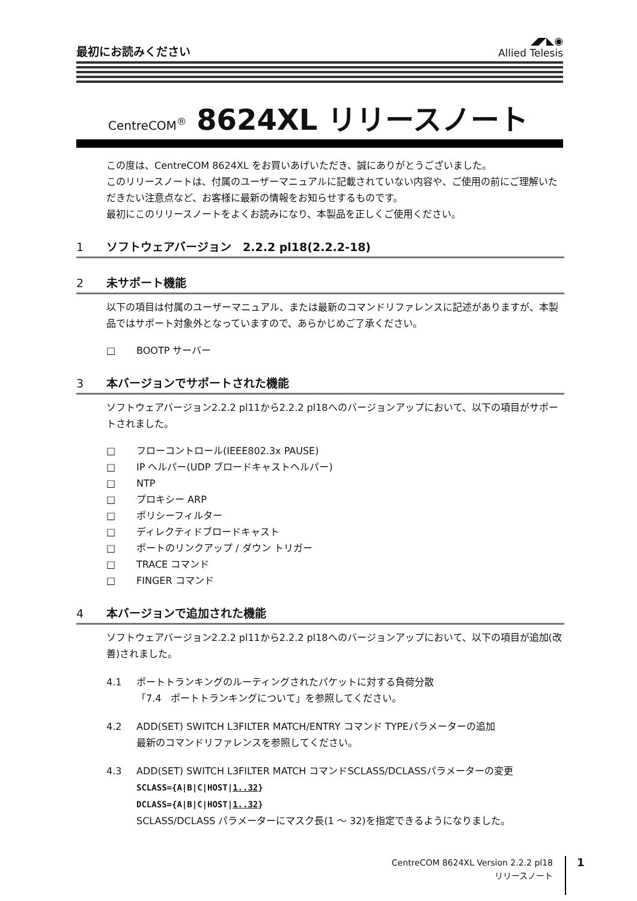最初にお読みください
◢◤◣◉
Allied Telesis
CentreCOM<sup>®</sup> 8624XL リリースノート
この度は、CentreCOM 8624XL をお買いあげいただき、誠にありがとうございました。
このリリースノートは、付属のユーザーマニュアルに記載されていない内容や、ご使用の前にご理解いただきたい注意点など、お客様に最新の情報をお知らせするものです。
最初にこのリリースノートをよくお読みになり、本製品を正しくご使用ください。
1 ソフトウェアバージョン　2.2.2 pl18(2.2.2-18)
2 未サポート機能
以下の項目は付属のユーザーマニュアル、または最新のコマンドリファレンスに記述がありますが、本製品ではサポート対象外となっていますので、あらかじめご了承ください。
□ BOOTP サーバー
3 本バージョンでサポートされた機能
ソフトウェアバージョン2.2.2 pl11から2.2.2 pl18へのバージョンアップにおいて、以下の項目がサポートされました。
□ フローコントロール(IEEE802.3x PAUSE)
□ IP ヘルパー(UDP ブロードキャストヘルパー)
□ NTP
□ プロキシー ARP
□ ポリシーフィルター
□ ディレクティドブロードキャスト
□ ポートのリンクアップ / ダウン トリガー
□ TRACE コマンド
□ FINGER コマンド
4 本バージョンで追加された機能
ソフトウェアバージョン2.2.2 pl11から2.2.2 pl18へのバージョンアップにおいて、以下の項目が追加(改善)されました。
4.1 ポートトランキングのルーティングされたパケットに対する負荷分散
「7.4　ポートトランキングについて」を参照してください。
4.2 ADD(SET) SWITCH L3FILTER MATCH/ENTRY コマンド TYPEパラメーターの追加
最新のコマンドリファレンスを参照してください。
4.3 ADD(SET) SWITCH L3FILTER MATCH コマンドSCLASS/DCLASSパラメーターの変更
SCLASS={A|B|C|HOST|1..32}
DCLASS={A|B|C|HOST|1..32}
SCLASS/DCLASS パラメーターにマスク長(1 ～ 32)を指定できるようになりました。
CentreCOM 8624XL Version 2.2.2 pl18
リリースノート
1